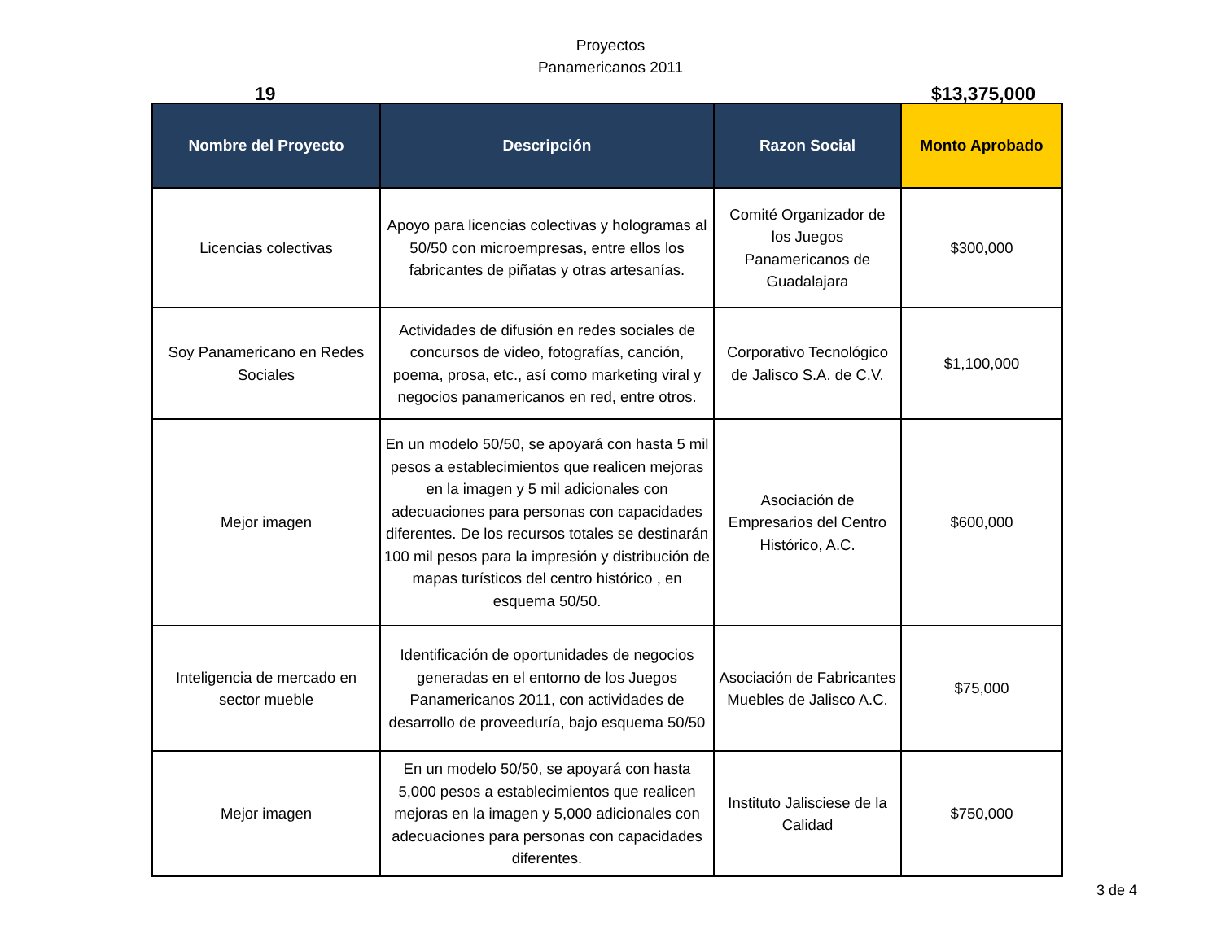Proyectos
Panamericanos 2011
19 $13,375,000
| Nombre del Proyecto | Descripción | Razon Social | Monto Aprobado |
| --- | --- | --- | --- |
| Licencias colectivas | Apoyo para licencias colectivas y hologramas al 50/50 con microempresas, entre ellos los fabricantes de piñatas y otras artesanías. | Comité Organizador de los Juegos Panamericanos de Guadalajara | $300,000 |
| Soy Panamericano en Redes Sociales | Actividades de difusión en redes sociales de concursos de video, fotografías, canción, poema, prosa, etc., así como marketing viral y negocios panamericanos en red, entre otros. | Corporativo Tecnológico de Jalisco S.A. de C.V. | $1,100,000 |
| Mejor imagen | En un modelo 50/50, se apoyará con hasta 5 mil pesos a establecimientos que realicen mejoras en la imagen y 5 mil adicionales con adecuaciones para personas con capacidades diferentes. De los recursos totales se destinarán 100 mil pesos para la impresión y distribución de mapas turísticos del centro histórico , en esquema 50/50. | Asociación de Empresarios del Centro Histórico, A.C. | $600,000 |
| Inteligencia de mercado en sector mueble | Identificación de oportunidades de negocios generadas en el entorno de los Juegos Panamericanos 2011, con actividades de desarrollo de proveeduría, bajo esquema 50/50 | Asociación de Fabricantes Muebles de Jalisco A.C. | $75,000 |
| Mejor imagen | En un modelo 50/50, se apoyará con hasta 5,000 pesos a establecimientos que realicen mejoras en la imagen y 5,000 adicionales con adecuaciones para personas con capacidades diferentes. | Instituto Jalisciese de la Calidad | $750,000 |
3 de 4